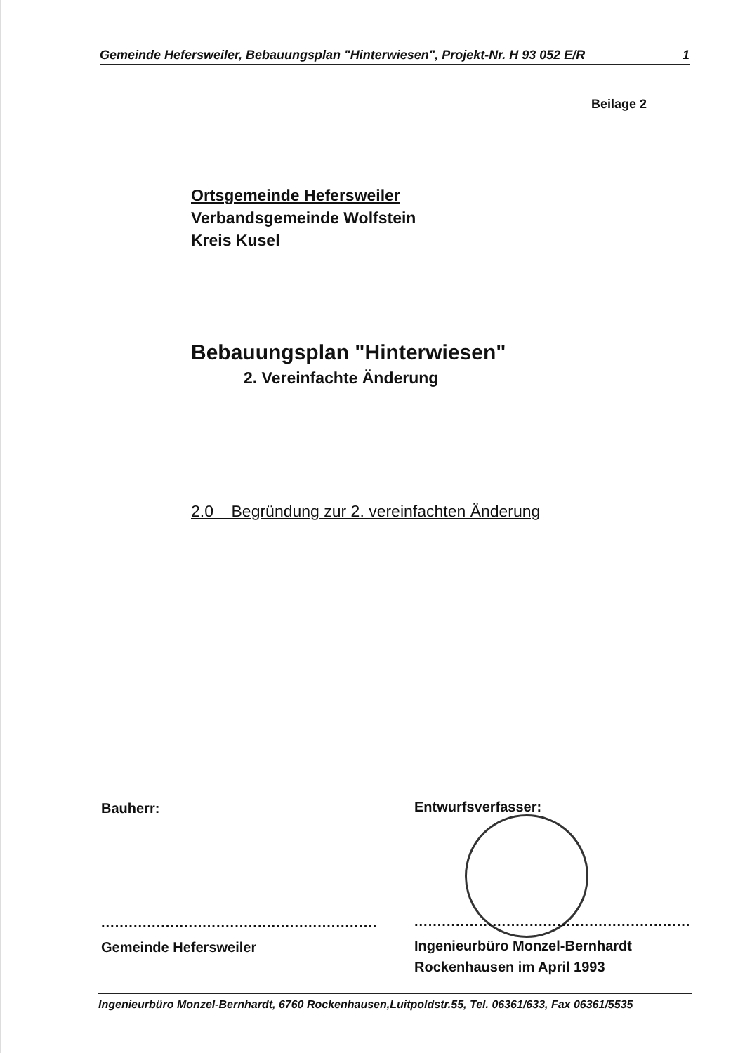Gemeinde Hefersweiler, Bebauungsplan "Hinterwiesen", Projekt-Nr. H 93 052 E/R 1
Beilage 2
Ortsgemeinde Hefersweiler
Verbandsgemeinde Wolfstein
Kreis Kusel
Bebauungsplan "Hinterwiesen"
2. Vereinfachte Änderung
2.0 Begründung zur 2. vereinfachten Änderung
Bauherr:
............................................................
Gemeinde Hefersweiler
Entwurfsverfasser:
............................................................
Ingenieurbüro Monzel-Bernhardt
Rockenhausen im April 1993
Ingenieurbüro Monzel-Bernhardt, 6760 Rockenhausen,Luitpoldstr.55, Tel. 06361/633, Fax 06361/5535